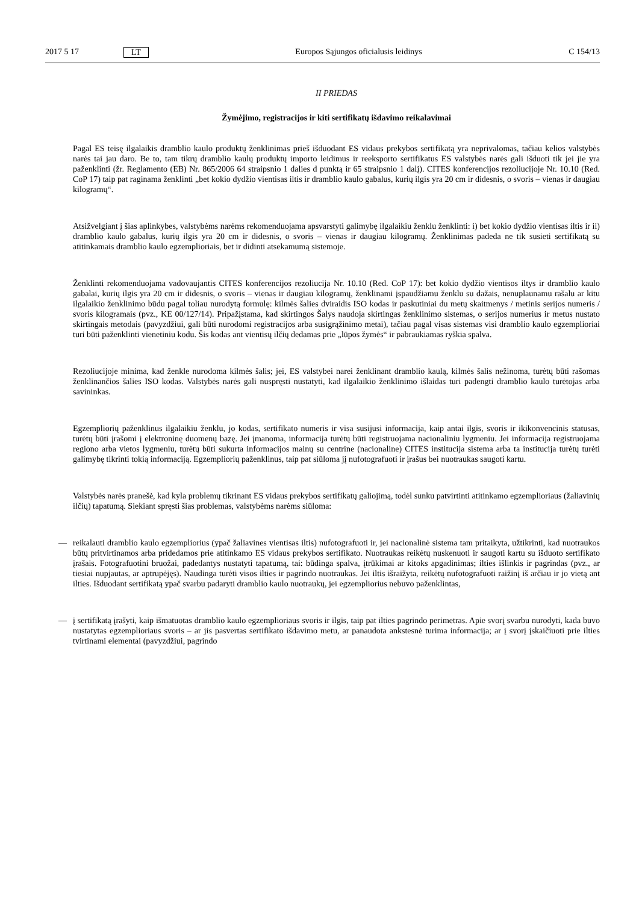2017 5 17 LT Europos Sąjungos oficialusis leidinys C 154/13
II PRIEDAS
Žymėjimo, registracijos ir kiti sertifikatų išdavimo reikalavimai
Pagal ES teisę ilgalaikis dramblio kaulo produktų ženklinimas prieš išduodant ES vidaus prekybos sertifikatą yra neprivalomas, tačiau kelios valstybės narės tai jau daro. Be to, tam tikrų dramblio kaulų produktų importo leidimus ir reeksporto sertifikatus ES valstybės narės gali išduoti tik jei jie yra paženklinti (žr. Reglamento (EB) Nr. 865/2006 64 straipsnio 1 dalies d punktą ir 65 straipsnio 1 dalį). CITES konferencijos rezoliucijoje Nr. 10.10 (Red. CoP 17) taip pat raginama ženklinti „bet kokio dydžio vientisas iltis ir dramblio kaulo gabalus, kurių ilgis yra 20 cm ir didesnis, o svoris – vienas ir daugiau kilogramų“.
Atsižvelgiant į šias aplinkybes, valstybėms narėms rekomenduojama apsvarstyti galimybę ilgalaikiu ženklu ženklinti: i) bet kokio dydžio vientisas iltis ir ii) dramblio kaulo gabalus, kurių ilgis yra 20 cm ir didesnis, o svoris – vienas ir daugiau kilogramų. Ženklinimas padeda ne tik susieti sertifikatą su atitinkamais dramblio kaulo egzemplioriais, bet ir didinti atsekamumą sistemoje.
Ženklinti rekomenduojama vadovaujantis CITES konferencijos rezoliucija Nr. 10.10 (Red. CoP 17): bet kokio dydžio vientisos iltys ir dramblio kaulo gabalai, kurių ilgis yra 20 cm ir didesnis, o svoris – vienas ir daugiau kilogramų, ženklinami įspaudžiamu ženklu su dažais, nenuplaunamu rašalu ar kitu ilgalaikio ženklinimo būdu pagal toliau nurodytą formulę: kilmės šalies dviraidis ISO kodas ir paskutiniai du metų skaitmenys / metinis serijos numeris / svoris kilogramais (pvz., KE 00/127/14). Pripažįstama, kad skirtingos Šalys naudoja skirtingas ženklinimo sistemas, o serijos numerius ir metus nustato skirtingais metodais (pavyzdžiui, gali būti nurodomi registracijos arba susigrąžinimo metai), tačiau pagal visas sistemas visi dramblio kaulo egzemplioriai turi būti paženklinti vienetiniu kodu. Šis kodas ant vientisų ilčių dedamas prie „lūpos žymės“ ir pabraukiamas ryškia spalva.
Rezoliucijoje minima, kad ženkle nurodoma kilmės šalis; jei, ES valstybei narei ženklinant dramblio kaulą, kilmės šalis nežinoma, turėtų būti rašomas ženklinančios šalies ISO kodas. Valstybės narės gali nuspręsti nustatyti, kad ilgalaikio ženklinimo išlaidas turi padengti dramblio kaulo turėtojas arba savininkas.
Egzempliorių paženklinus ilgalaikiu ženklu, jo kodas, sertifikato numeris ir visa susijusi informacija, kaip antai ilgis, svoris ir ikikonvencinis statusas, turėtų būti įrašomi į elektroninę duomenų bazę. Jei įmanoma, informacija turėtų būti registruojama nacionaliniu lygmeniu. Jei informacija registruojama regiono arba vietos lygmeniu, turėtų būti sukurta informacijos mainų su centrine (nacionaline) CITES institucija sistema arba ta institucija turėtų turėti galimybę tikrinti tokią informaciją. Egzempliorių paženklinus, taip pat siūloma jį nufotografuoti ir įrašus bei nuotraukas saugoti kartu.
Valstybės narės pranešė, kad kyla problemų tikrinant ES vidaus prekybos sertifikatų galiojimą, todėl sunku patvirtinti atitinkamo egzemplioriaus (žaliavinių ilčių) tapatumą. Siekiant spręsti šias problemas, valstybėms narėms siūloma:
— reikalauti dramblio kaulo egzempliorius (ypač žaliavines vientisas iltis) nufotografuoti ir, jei nacionalinė sistema tam pritaikyta, užtikrinti, kad nuotraukos būtų pritvirtinamos arba pridedamos prie atitinkamo ES vidaus prekybos sertifikato. Nuotraukas reikėtų nuskenuoti ir saugoti kartu su išduoto sertifikato įrašais. Fotografuotini bruožai, padedantys nustatyti tapatumą, tai: būdinga spalva, įtrūkimai ar kitoks apgadinimas; ilties išlinkis ir pagrindas (pvz., ar tiesiai nupjautas, ar aptrupėjęs). Naudinga turėti visos ilties ir pagrindo nuotraukas. Jei iltis išraižyta, reikėtų nufotografuoti raižinį iš arčiau ir jo vietą ant ilties. Išduodant sertifikatą ypač svarbu padaryti dramblio kaulo nuotraukų, jei egzempliorius nebuvo paženklintas,
— į sertifikatą įrašyti, kaip išmatuotas dramblio kaulo egzemplioriaus svoris ir ilgis, taip pat ilties pagrindo perimetras. Apie svorį svarbu nurodyti, kada buvo nustatytas egzemplioriaus svoris – ar jis pasvertas sertifikato išdavimo metu, ar panaudota ankstesnė turima informacija; ar į svorį įskaičiuoti prie ilties tvirtinami elementai (pavyzdžiui, pagrindo